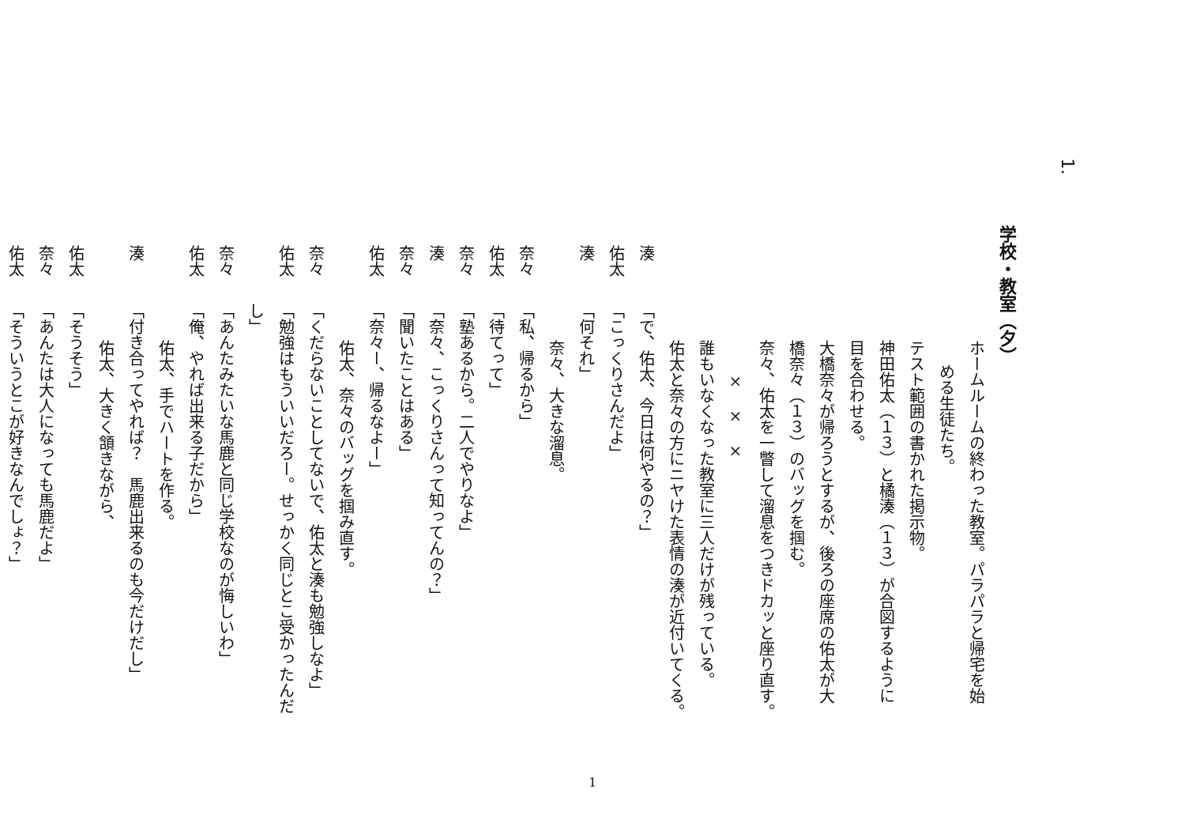1.
学校・教室（夕）
ホームルームの終わった教室。パラパラと帰宅を始
める生徒たち。
テスト範囲の書かれた掲示物。
神田佑太（１３）と橘湊（１３）が合図するように
目を合わせる。
大橋奈々が帰ろうとするが、後ろの座席の佑太が大
橋奈々（１３）のバッグを掴む。
奈々、佑太を一瞥して溜息をつきドカッと座り直す。
×　×　×
誰もいなくなった教室に三人だけが残っている。
佑太と奈々の方にニヤけた表情の湊が近付いてくる。
湊「で、佑太、今日は何やるの？」
佑太「こっくりさんだよ」
湊「何それ」
奈々、大きな溜息。
奈々「私、帰るから」
佑太「待てって」
奈々「塾あるから。二人でやりなよ」
湊「奈々、こっくりさんって知ってんの？」
奈々「聞いたことはある」
佑太「奈々ー、帰るなよー」
佑太、奈々のバッグを掴み直す。
奈々「くだらないことしてないで、佑太と湊も勉強しなよ」
佑太「勉強はもういいだろー。せっかく同じとこ受かったんだ
し」
奈々「あんたみたいな馬鹿と同じ学校なのが悔しいわ」
佑太「俺、やれば出来る子だから」
佑太、手でハートを作る。
湊「付き合ってやれば？　馬鹿出来るのも今だけだし」
佑太、大きく頷きながら、
佑太「そうそう」
奈々「あんたは大人になっても馬鹿だよ」
佑太「そういうとこが好きなんでしょ？」
1